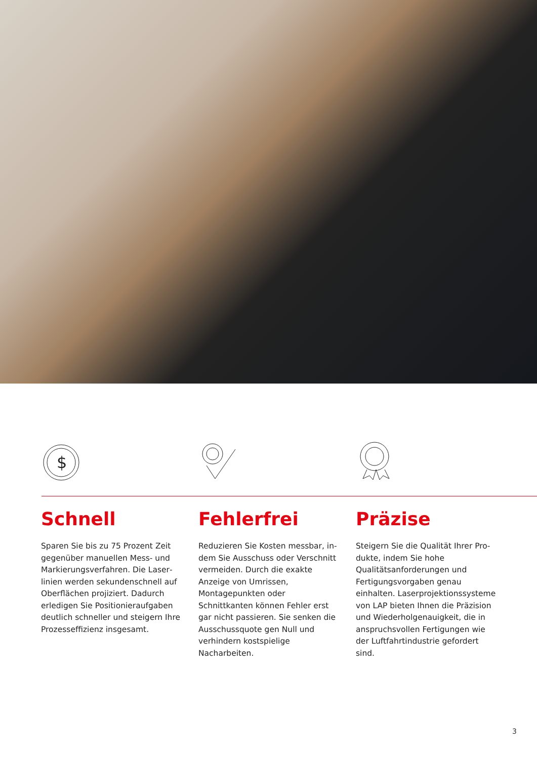$
Schnell
Sparen Sie bis zu 75 Prozent Zeit gegenüber manuellen Mess- und Markierungsverfahren. Die Laser­linien werden sekundenschnell auf Oberflächen projiziert. Dadurch erledigen Sie Positionieraufgaben deutlich schneller und steigern Ihre Prozesseffizienz insgesamt.
Fehlerfrei
Reduzieren Sie Kosten messbar, in­dem Sie Ausschuss oder Verschnitt vermeiden. Durch die exakte Anzeige von Umrissen, Montagepunkten oder Schnittkanten können Fehler erst gar nicht passieren. Sie senken die Aus­schussquote gen Null und verhindern kostspielige Nacharbeiten.
Präzise
Steigern Sie die Qualität Ihrer Pro­dukte, indem Sie hohe Qualitätsanfor­derungen und Fertigungsvorgaben genau einhalten. Laserprojektionssys­teme von LAP bieten Ihnen die Präzi­sion und Wiederholgenauigkeit, die in anspruchsvollen Fertigungen wie der Luftfahrtindustrie gefordert sind.
3